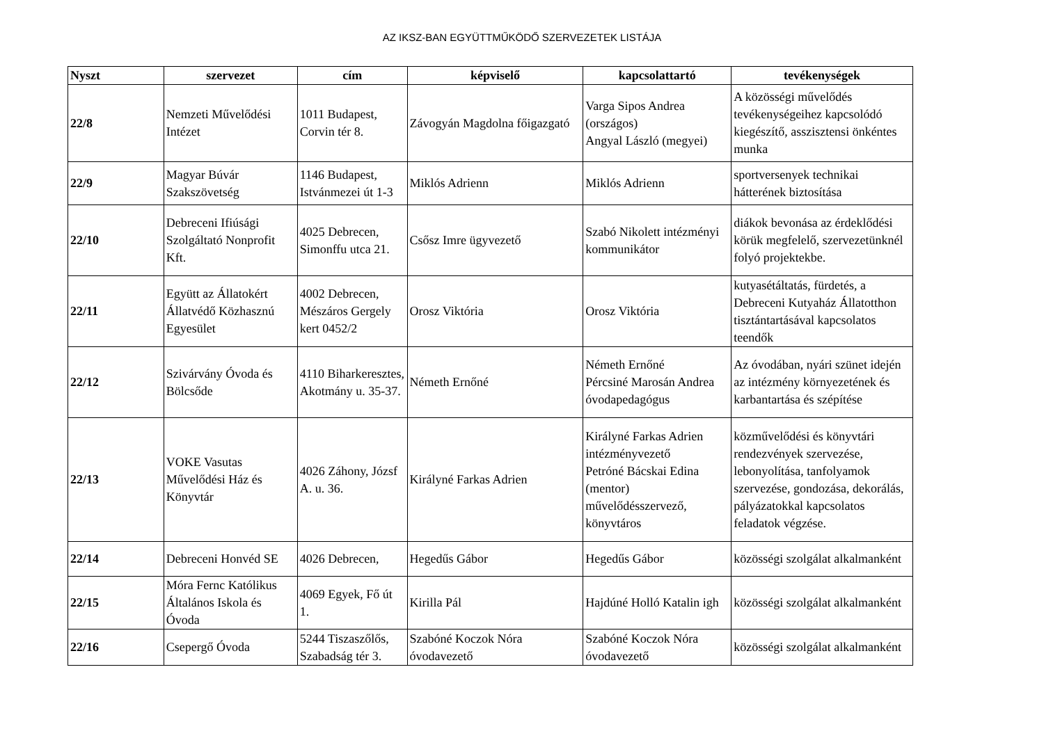AZ IKSZ-BAN EGYÜTTMŰKÖDŐ SZERVEZETEK LISTÁJA
| Nyszt | szervezet | cím | képviselő | kapcsolattartó | tevékenységek |
| --- | --- | --- | --- | --- | --- |
| 22/8 | Nemzeti Művelődési Intézet | 1011 Budapest, Corvin tér 8. | Závogyán Magdolna főigazgató | Varga Sipos Andrea (országos) Angyal László (megyei) | A közösségi művelődés tevékenységeihez kapcsolódó kiegészítő, asszisztensi önkéntes munka |
| 22/9 | Magyar Búvár Szakszövetség | 1146 Budapest, Istvánmezei út 1-3 | Miklós Adrienn | Miklós Adrienn | sportversenyek technikai hátterének biztosítása |
| 22/10 | Debreceni Ifiúsági Szolgáltató Nonprofit Kft. | 4025 Debrecen, Simonffu utca 21. | Csősz Imre ügyvezető | Szabó Nikolett intézményi kommunikátor | diákok bevonása az érdeklődési körük megfelelő, szervezetünknél folyó projektekbe. |
| 22/11 | Együtt az Állatokért Állatvédő Közhasznú Egyesület | 4002 Debrecen, Mészáros Gergely kert 0452/2 | Orosz Viktória | Orosz Viktória | kutyasétáltatás, fürdetés, a Debreceni Kutyaház Állatotthon tisztántartásával kapcsolatos teendők |
| 22/12 | Szivárvány Óvoda és Bölcsőde | 4110 Biharkeresztes, Akotmány u. 35-37. | Németh Ernőné | Németh Ernőné Pércsiné Marosán Andrea óvodapedagógus | Az óvodában, nyári szünet idején az intézmény környezetének és karbantartása és szépítése |
| 22/13 | VOKE Vasutas Művelődési Ház és Könyvtár | 4026 Záhony, Józsf A. u. 36. | Királyné Farkas Adrien | Királyné Farkas Adrien intézményvezető Petróné Bácskai Edina (mentor) művelődésszervező, könyvtáros | közművelődési és könyvtári rendezvények szervezése, lebonyolítása, tanfolyamok szervezése, gondozása, dekorálás, pályázatokkal kapcsolatos feladatok végzése. |
| 22/14 | Debreceni Honvéd SE | 4026 Debrecen, | Hegedűs Gábor | Hegedűs Gábor | közösségi szolgálat alkalmanként |
| 22/15 | Móra Fernc Katólikus Általános Iskola és Óvoda | 4069 Egyek, Fő út 1. | Kirilla Pál | Hajdúné Holló Katalin igh | közösségi szolgálat alkalmanként |
| 22/16 | Csepergő Óvoda | 5244 Tiszaszőlős, Szabadság tér 3. | Szabóné Koczok Nóra óvodavezető | Szabóné Koczok Nóra óvodavezető | közösségi szolgálat alkalmanként |